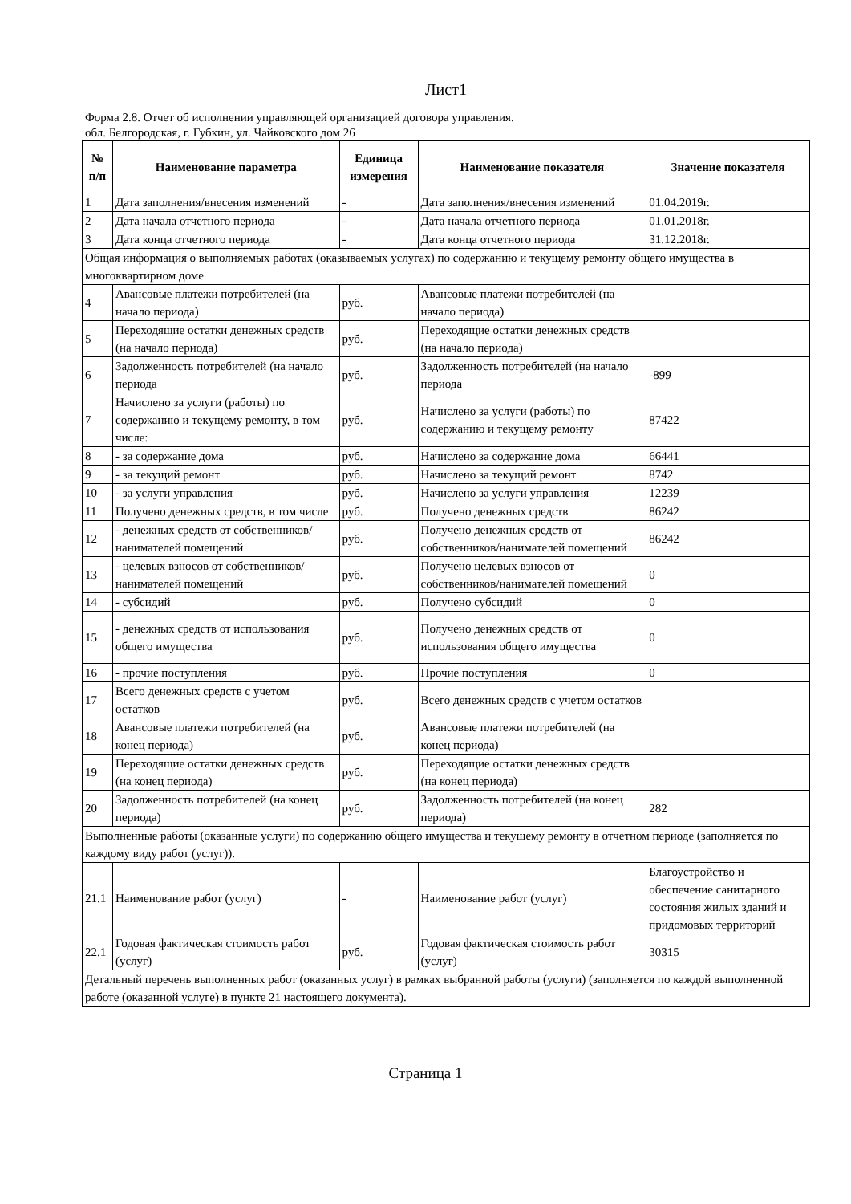Лист1
Форма 2.8. Отчет об исполнении управляющей организацией договора управления.
обл. Белгородская, г. Губкин, ул. Чайковского дом 26
| № п/п | Наименование параметра | Единица измерения | Наименование показателя | Значение показателя |
| --- | --- | --- | --- | --- |
| 1 | Дата заполнения/внесения изменений | - | Дата заполнения/внесения изменений | 01.04.2019г. |
| 2 | Дата начала отчетного периода | - | Дата начала отчетного периода | 01.01.2018г. |
| 3 | Дата конца отчетного периода | - | Дата конца отчетного периода | 31.12.2018г. |
| Общая информация о выполняемых работах (оказываемых услугах) по содержанию и текущему ремонту общего имущества в многоквартирном доме | | | | |
| 4 | Авансовые платежи потребителей (на начало периода) | руб. | Авансовые платежи потребителей (на начало периода) | |
| 5 | Переходящие остатки денежных средств (на начало периода) | руб. | Переходящие остатки денежных средств (на начало периода) | |
| 6 | Задолженность потребителей (на начало периода | руб. | Задолженность потребителей (на начало периода | -899 |
| 7 | Начислено за услуги (работы) по содержанию и текущему ремонту, в том числе: | руб. | Начислено за услуги (работы) по содержанию и текущему ремонту | 87422 |
| 8 | - за содержание дома | руб. | Начислено за содержание дома | 66441 |
| 9 | - за текущий ремонт | руб. | Начислено за текущий ремонт | 8742 |
| 10 | - за услуги управления | руб. | Начислено за услуги управления | 12239 |
| 11 | Получено денежных средств, в том числе | руб. | Получено денежных средств | 86242 |
| 12 | - денежных средств от собственников/ нанимателей помещений | руб. | Получено денежных средств от собственников/нанимателей помещений | 86242 |
| 13 | - целевых взносов от собственников/ нанимателей помещений | руб. | Получено целевых взносов от собственников/нанимателей помещений | 0 |
| 14 | - субсидий | руб. | Получено субсидий | 0 |
| 15 | - денежных средств от использования общего имущества | руб. | Получено денежных средств от использования общего имущества | 0 |
| 16 | - прочие поступления | руб. | Прочие поступления | 0 |
| 17 | Всего денежных средств с учетом остатков | руб. | Всего денежных средств с учетом остатков | |
| 18 | Авансовые платежи потребителей (на конец периода) | руб. | Авансовые платежи потребителей (на конец периода) | |
| 19 | Переходящие остатки денежных средств (на конец периода) | руб. | Переходящие остатки денежных средств (на конец периода) | |
| 20 | Задолженность потребителей (на конец периода) | руб. | Задолженность потребителей (на конец периода) | 282 |
| Выполненные работы (оказанные услуги) по содержанию общего имущества и текущему ремонту в отчетном периоде (заполняется по каждому виду работ (услуг)). | | | | |
| 21.1 | Наименование работ (услуг) | - | Наименование работ (услуг) | Благоустройство и обеспечение санитарного состояния жилых зданий и придомовых территорий |
| 22.1 | Годовая фактическая стоимость работ (услуг) | руб. | Годовая фактическая стоимость работ (услуг) | 30315 |
| Детальный перечень выполненных работ (оказанных услуг) в рамках выбранной работы (услуги) (заполняется по каждой выполненной работе (оказанной услуге) в пункте 21 настоящего документа). | | | | |
Страница 1